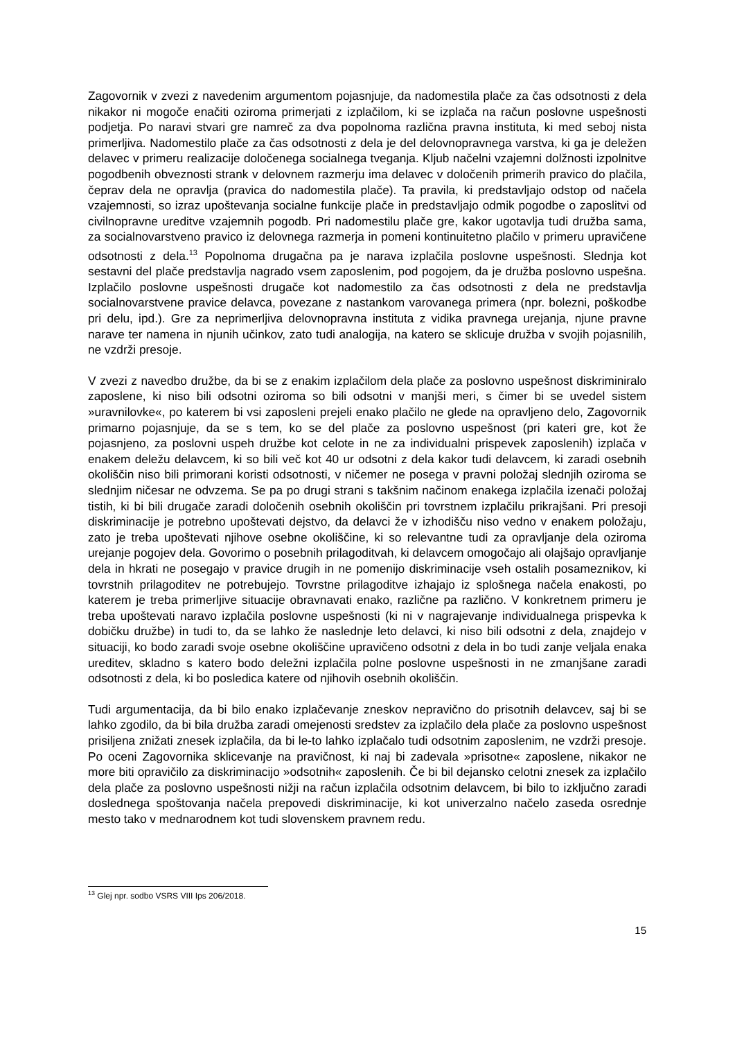Zagovornik v zvezi z navedenim argumentom pojasnjuje, da nadomestila plače za čas odsotnosti z dela nikakor ni mogoče enačiti oziroma primerjati z izplačilom, ki se izplača na račun poslovne uspešnosti podjetja. Po naravi stvari gre namreč za dva popolnoma različna pravna instituta, ki med seboj nista primerljiva. Nadomestilo plače za čas odsotnosti z dela je del delovnopravnega varstva, ki ga je deležen delavec v primeru realizacije določenega socialnega tveganja. Kljub načelni vzajemni dolžnosti izpolnitve pogodbenih obveznosti strank v delovnem razmerju ima delavec v določenih primerih pravico do plačila, čeprav dela ne opravlja (pravica do nadomestila plače). Ta pravila, ki predstavljajo odstop od načela vzajemnosti, so izraz upoštevanja socialne funkcije plače in predstavljajo odmik pogodbe o zaposlitvi od civilnopravne ureditve vzajemnih pogodb. Pri nadomestilu plače gre, kakor ugotavlja tudi družba sama, za socialnovarstveno pravico iz delovnega razmerja in pomeni kontinuitetno plačilo v primeru upravičene odsotnosti z dela.<sup>13</sup> Popolnoma drugačna pa je narava izplačila poslovne uspešnosti. Slednja kot sestavni del plače predstavlja nagrado vsem zaposlenim, pod pogojem, da je družba poslovno uspešna. Izplačilo poslovne uspešnosti drugače kot nadomestilo za čas odsotnosti z dela ne predstavlja socialnovarstvene pravice delavca, povezane z nastankom varovanega primera (npr. bolezni, poškodbe pri delu, ipd.). Gre za neprimerljiva delovnopravna instituta z vidika pravnega urejanja, njune pravne narave ter namena in njunih učinkov, zato tudi analogija, na katero se sklicuje družba v svojih pojasnilih, ne vzdrži presoje.
V zvezi z navedbo družbe, da bi se z enakim izplačilom dela plače za poslovno uspešnost diskriminiralo zaposlene, ki niso bili odsotni oziroma so bili odsotni v manjši meri, s čimer bi se uvedel sistem »uravnilovke«, po katerem bi vsi zaposleni prejeli enako plačilo ne glede na opravljeno delo, Zagovornik primarno pojasnjuje, da se s tem, ko se del plače za poslovno uspešnost (pri kateri gre, kot že pojasnjeno, za poslovni uspeh družbe kot celote in ne za individualni prispevek zaposlenih) izplača v enakem deležu delavcem, ki so bili več kot 40 ur odsotni z dela kakor tudi delavcem, ki zaradi osebnih okoliščin niso bili primorani koristi odsotnosti, v ničemer ne posega v pravni položaj slednjih oziroma se slednjim ničesar ne odvzema. Se pa po drugi strani s takšnim načinom enakega izplačila izenači položaj tistih, ki bi bili drugače zaradi določenih osebnih okoliščin pri tovrstnem izplačilu prikrajšani. Pri presoji diskriminacije je potrebno upoštevati dejstvo, da delavci že v izhodišču niso vedno v enakem položaju, zato je treba upoštevati njihove osebne okoliščine, ki so relevantne tudi za opravljanje dela oziroma urejanje pogojev dela. Govorimo o posebnih prilagoditvah, ki delavcem omogočajo ali olajšajo opravljanje dela in hkrati ne posegajo v pravice drugih in ne pomenijo diskriminacije vseh ostalih posameznikov, ki tovrstnih prilagoditev ne potrebujejo. Tovrstne prilagoditve izhajajo iz splošnega načela enakosti, po katerem je treba primerljive situacije obravnavati enako, različne pa različno. V konkretnem primeru je treba upoštevati naravo izplačila poslovne uspešnosti (ki ni v nagrajevanje individualnega prispevka k dobičku družbe) in tudi to, da se lahko že naslednje leto delavci, ki niso bili odsotni z dela, znajdejo v situaciji, ko bodo zaradi svoje osebne okoliščine upravičeno odsotni z dela in bo tudi zanje veljala enaka ureditev, skladno s katero bodo deležni izplačila polne poslovne uspešnosti in ne zmanjšane zaradi odsotnosti z dela, ki bo posledica katere od njihovih osebnih okoliščin.
Tudi argumentacija, da bi bilo enako izplačevanje zneskov nepravično do prisotnih delavcev, saj bi se lahko zgodilo, da bi bila družba zaradi omejenosti sredstev za izplačilo dela plače za poslovno uspešnost prisiljena znižati znesek izplačila, da bi le-to lahko izplačalo tudi odsotnim zaposlenim, ne vzdrži presoje. Po oceni Zagovornika sklicevanje na pravičnost, ki naj bi zadevala »prisotne« zaposlene, nikakor ne more biti opravičilo za diskriminacijo »odsotnih« zaposlenih. Če bi bil dejansko celotni znesek za izplačilo dela plače za poslovno uspešnosti nižji na račun izplačila odsotnim delavcem, bi bilo to izključno zaradi doslednega spoštovanja načela prepovedi diskriminacije, ki kot univerzalno načelo zaseda osrednje mesto tako v mednarodnem kot tudi slovenskem pravnem redu.
<sup>13</sup> Glej npr. sodbo VSRS VIII Ips 206/2018.
15